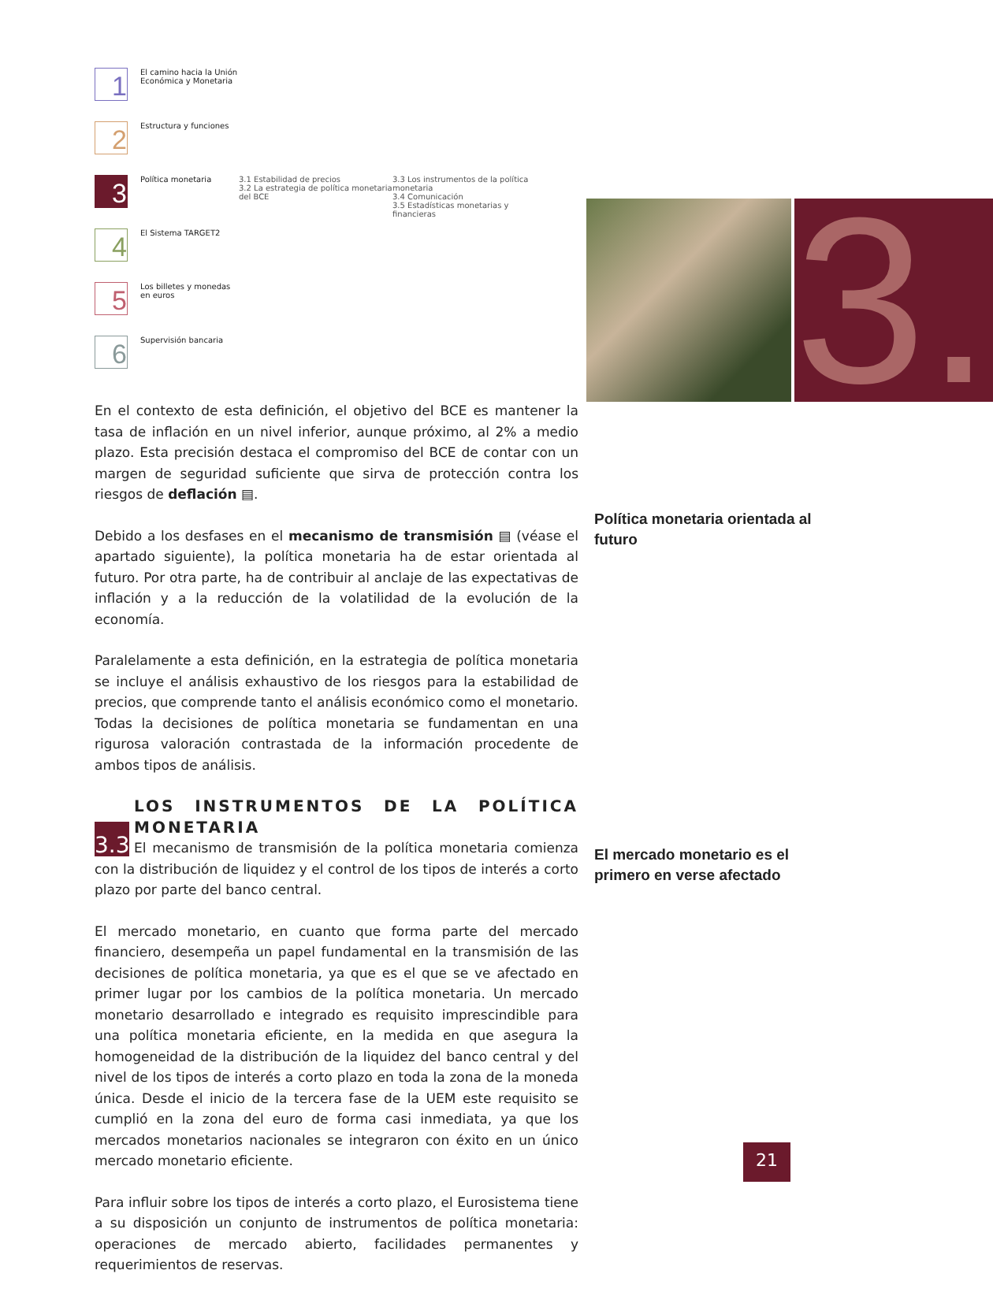1
El camino hacia la Unión Económica y Monetaria
2
Estructura y funciones
3
Política monetaria 3.1 Estabilidad de precios
3.2 La estrategia de política monetaria del BCE
3.3 Los instrumentos de la política monetaria
3.4 Comunicación
3.5 Estadísticas monetarias y financieras
4
El Sistema TARGET2
5
Los billetes y monedas en euros
6
Supervisión bancaria
3.
En el contexto de esta definición, el objetivo del BCE es mantener la tasa de inflación en un nivel inferior, aunque próximo, al 2% a medio plazo. Esta precisión destaca el compromiso del BCE de contar con un margen de seguridad suficiente que sirva de protección contra los riesgos de deflación ▤.
Debido a los desfases en el mecanismo de transmisión ▤ (véase el apartado siguiente), la política monetaria ha de estar orientada al futuro. Por otra parte, ha de contribuir al anclaje de las expectativas de inflación y a la reducción de la volatilidad de la evolución de la economía.
Paralelamente a esta definición, en la estrategia de política monetaria se incluye el análisis exhaustivo de los riesgos para la estabilidad de precios, que comprende tanto el análisis económico como el monetario. Todas la decisiones de política monetaria se fundamentan en una rigurosa valoración contrastada de la información procedente de ambos tipos de análisis.
LOS INSTRUMENTOS DE LA POLÍTICA MONETARIA
3.3 El mecanismo de transmisión de la política monetaria comienza con la distribución de liquidez y el control de los tipos de interés a corto plazo por parte del banco central.
El mercado monetario, en cuanto que forma parte del mercado financiero, desempeña un papel fundamental en la transmisión de las decisiones de política monetaria, ya que es el que se ve afectado en primer lugar por los cambios de la política monetaria. Un mercado monetario desarrollado e integrado es requisito imprescindible para una política monetaria eficiente, en la medida en que asegura la homogeneidad de la distribución de la liquidez del banco central y del nivel de los tipos de interés a corto plazo en toda la zona de la moneda única. Desde el inicio de la tercera fase de la UEM este requisito se cumplió en la zona del euro de forma casi inmediata, ya que los mercados monetarios nacionales se integraron con éxito en un único mercado monetario eficiente.
Para influir sobre los tipos de interés a corto plazo, el Eurosistema tiene a su disposición un conjunto de instrumentos de política monetaria: operaciones de mercado abierto, facilidades permanentes y requerimientos de reservas.
Política monetaria orientada al futuro
El mercado monetario es el primero en verse afectado
21